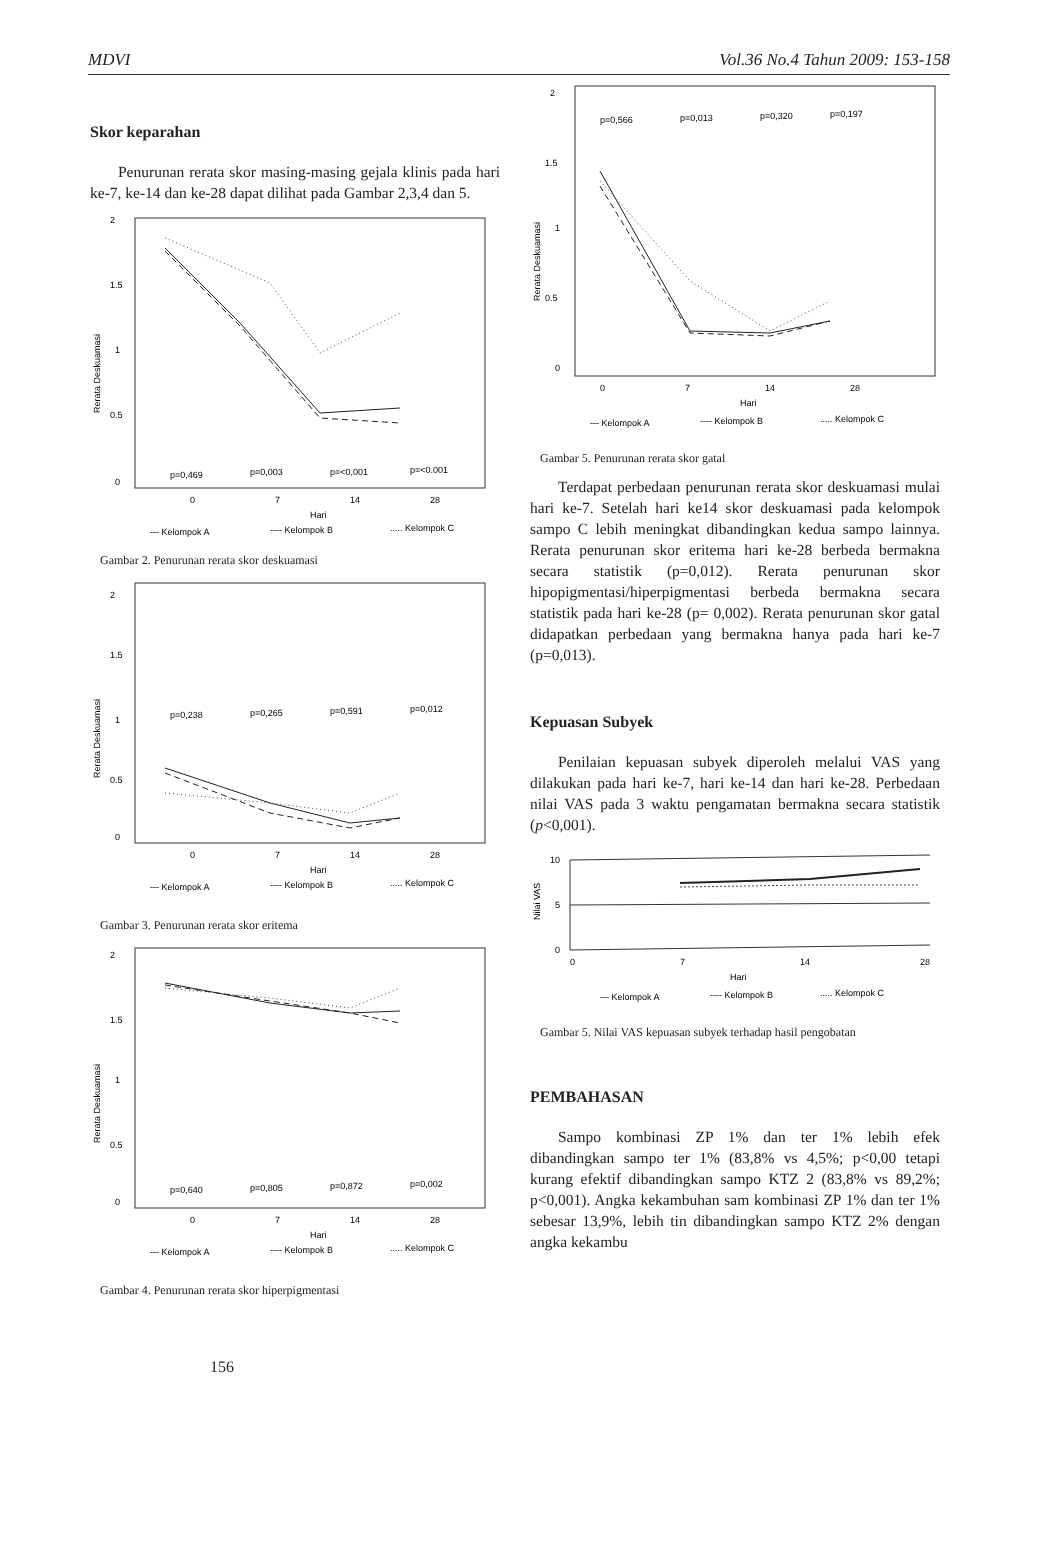MDVI Vol.36 No.4 Tahun 2009: 153-158
Skor keparahan
Penurunan rerata skor masing-masing gejala klinis pada hari ke-7, ke-14 dan ke-28 dapat dilihat pada Gambar 2,3,4 dan 5.
2
1.5
1
0.5
0
Rerata Deskuamasi
p=0,469
p=0,003
p=<0,001
p=<0.001
0
7
14
28
Hari
— Kelompok A
---- Kelompok B
..... Kelompok C
Gambar 2. Penurunan rerata skor deskuamasi
2
1.5
1
0.5
0
Rerata Deskuamasi
p=0,238
p=0,265
p=0,591
p=0,012
0
7
14
28
Hari
— Kelompok A
---- Kelompok B
..... Kelompok C
Gambar 3. Penurunan rerata skor eritema
2
1.5
1
0.5
0
Rerata Deskuamasi
p=0,640
p=0,805
p=0,872
p=0,002
0
7
14
28
Hari
— Kelompok A
---- Kelompok B
..... Kelompok C
Gambar 4. Penurunan rerata skor hiperpigmentasi
156
2
1.5
1
0.5
0
Rerata Deskuamasi
p=0,566
p=0,013
p=0,320
p=0,197
0
7
14
28
Hari
— Kelompok A
---- Kelompok B
..... Kelompok C
Gambar 5. Penurunan rerata skor gatal
Terdapat perbedaan penurunan rerata skor deskuamasi mulai hari ke-7. Setelah hari ke14 skor deskuamasi pada kelompok sampo C lebih meningkat dibandingkan kedua sampo lainnya. Rerata penurunan skor eritema hari ke-28 berbeda bermakna secara statistik (p=0,012). Rerata penurunan skor hipopigmentasi/hiperpigmentasi berbeda bermakna secara statistik pada hari ke-28 (p= 0,002). Rerata penurunan skor gatal didapatkan perbedaan yang bermakna hanya pada hari ke-7 (p=0,013).
Kepuasan Subyek
Penilaian kepuasan subyek diperoleh melalui VAS yang dilakukan pada hari ke-7, hari ke-14 dan hari ke-28. Perbedaan nilai VAS pada 3 waktu pengamatan bermakna secara statistik (p<0,001).
10
5
0
Nilai VAS
0
7
14
28
Hari
— Kelompok A
---- Kelompok B
..... Kelompok C
Gambar 5. Nilai VAS kepuasan subyek terhadap hasil pengobatan
PEMBAHASAN
Sampo kombinasi ZP 1% dan ter 1% lebih efek dibandingkan sampo ter 1% (83,8% vs 4,5%; p<0,00 tetapi kurang efektif dibandingkan sampo KTZ 2 (83,8% vs 89,2%; p<0,001). Angka kekambuhan sam kombinasi ZP 1% dan ter 1% sebesar 13,9%, lebih tin dibandingkan sampo KTZ 2% dengan angka kekambu